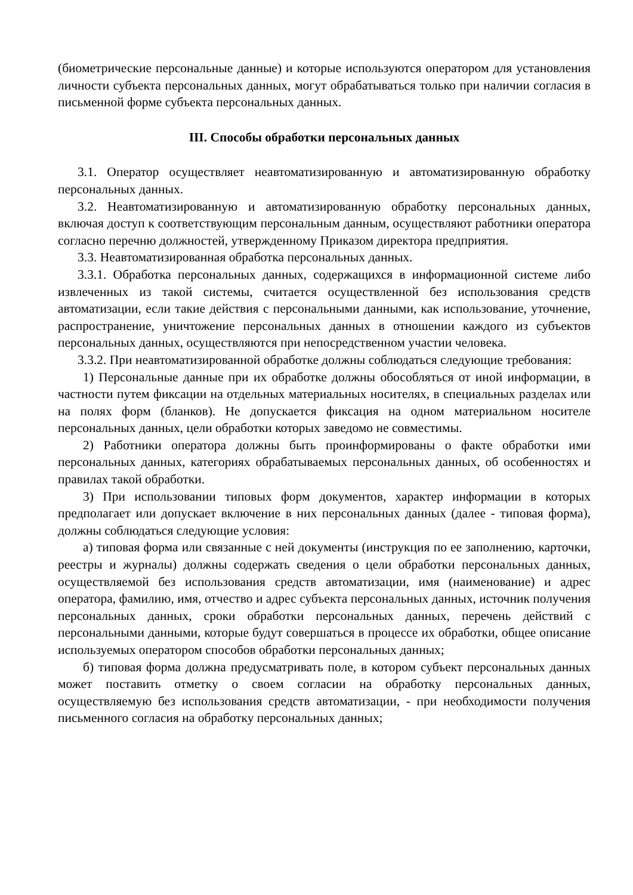(биометрические персональные данные) и которые используются оператором для установления личности субъекта персональных данных, могут обрабатываться только при наличии согласия в письменной форме субъекта персональных данных.
III. Способы обработки персональных данных
3.1. Оператор осуществляет неавтоматизированную и автоматизированную обработку персональных данных.
3.2. Неавтоматизированную и автоматизированную обработку персональных данных, включая доступ к соответствующим персональным данным, осуществляют работники оператора согласно перечню должностей, утвержденному Приказом директора предприятия.
3.3. Неавтоматизированная обработка персональных данных.
3.3.1. Обработка персональных данных, содержащихся в информационной системе либо извлеченных из такой системы, считается осуществленной без использования средств автоматизации, если такие действия с персональными данными, как использование, уточнение, распространение, уничтожение персональных данных в отношении каждого из субъектов персональных данных, осуществляются при непосредственном участии человека.
3.3.2. При неавтоматизированной обработке должны соблюдаться следующие требования:
1) Персональные данные при их обработке должны обособляться от иной информации, в частности путем фиксации на отдельных материальных носителях, в специальных разделах или на полях форм (бланков). Не допускается фиксация на одном материальном носителе персональных данных, цели обработки которых заведомо не совместимы.
2) Работники оператора должны быть проинформированы о факте обработки ими персональных данных, категориях обрабатываемых персональных данных, об особенностях и правилах такой обработки.
3) При использовании типовых форм документов, характер информации в которых предполагает или допускает включение в них персональных данных (далее - типовая форма), должны соблюдаться следующие условия:
а) типовая форма или связанные с ней документы (инструкция по ее заполнению, карточки, реестры и журналы) должны содержать сведения о цели обработки персональных данных, осуществляемой без использования средств автоматизации, имя (наименование) и адрес оператора, фамилию, имя, отчество и адрес субъекта персональных данных, источник получения персональных данных, сроки обработки персональных данных, перечень действий с персональными данными, которые будут совершаться в процессе их обработки, общее описание используемых оператором способов обработки персональных данных;
б) типовая форма должна предусматривать поле, в котором субъект персональных данных может поставить отметку о своем согласии на обработку персональных данных, осуществляемую без использования средств автоматизации, - при необходимости получения письменного согласия на обработку персональных данных;